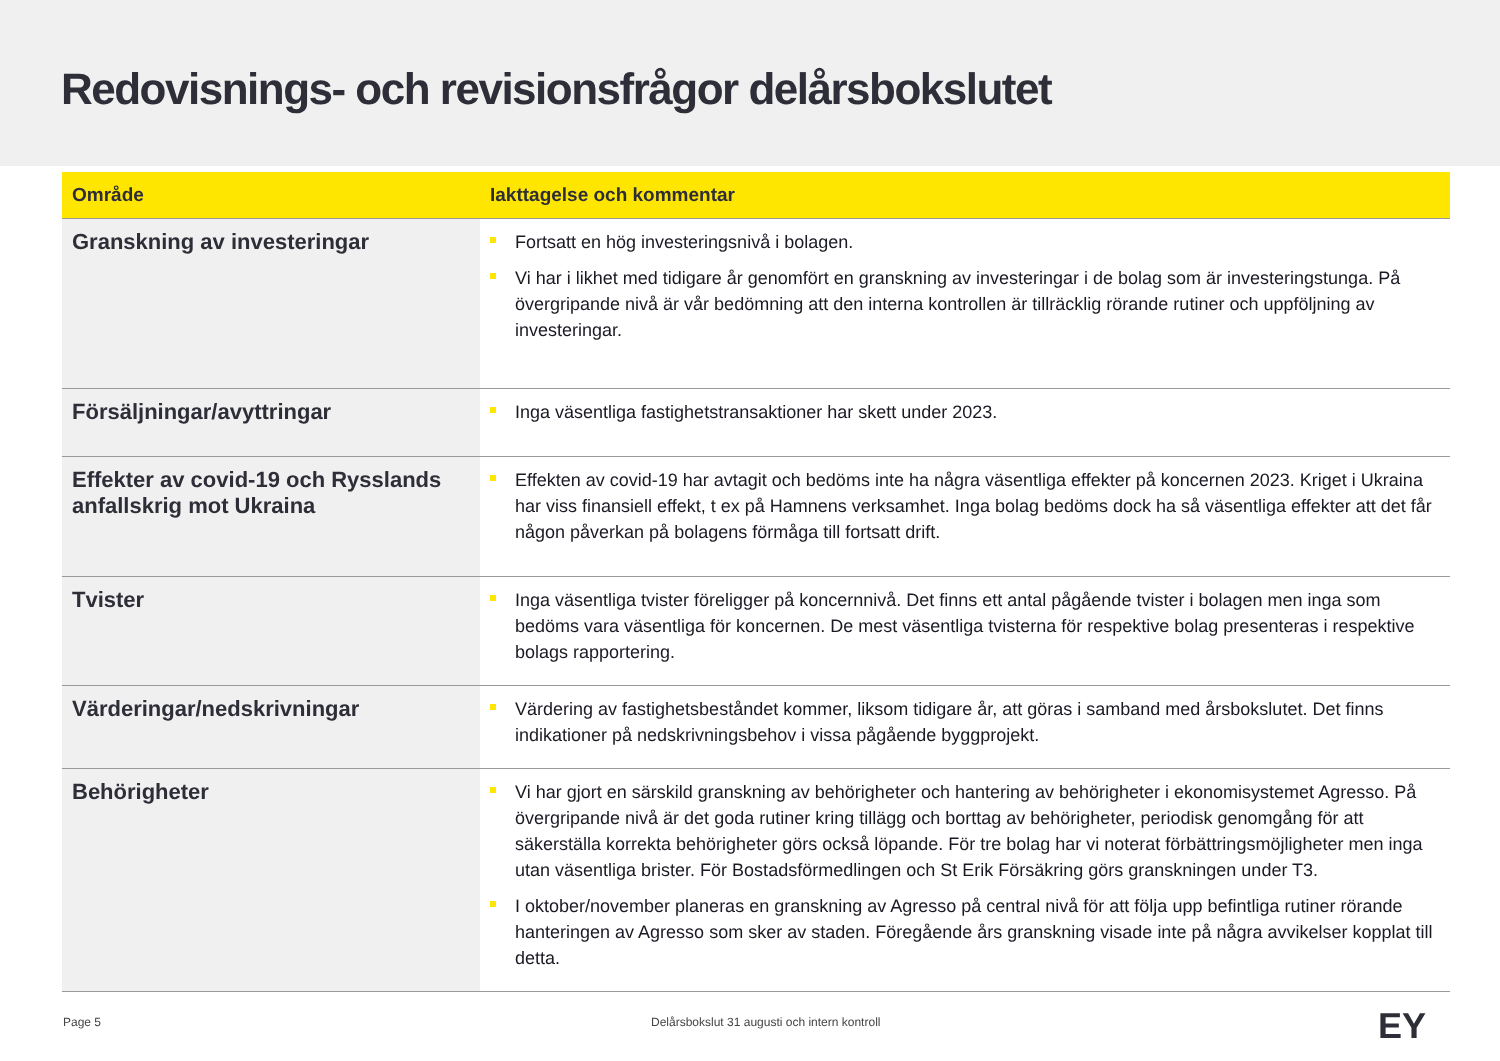Redovisnings- och revisionsfrågor delårsbokslutet
| Område | Iakttagelse och kommentar |
| --- | --- |
| Granskning av investeringar | Fortsatt en hög investeringsnivå i bolagen. Vi har i likhet med tidigare år genomfört en granskning av investeringar i de bolag som är investeringstunga. På övergripande nivå är vår bedömning att den interna kontrollen är tillräcklig rörande rutiner och uppföljning av investeringar. |
| Försäljningar/avyttringar | Inga väsentliga fastighetstransaktioner har skett under 2023. |
| Effekter av covid-19 och Rysslands anfallskrig mot Ukraina | Effekten av covid-19 har avtagit och bedöms inte ha några väsentliga effekter på koncernen 2023. Kriget i Ukraina har viss finansiell effekt, t ex på Hamnens verksamhet. Inga bolag bedöms dock ha så väsentliga effekter att det får någon påverkan på bolagens förmåga till fortsatt drift. |
| Tvister | Inga väsentliga tvister föreligger på koncernnivå. Det finns ett antal pågående tvister i bolagen men inga som bedöms vara väsentliga för koncernen. De mest väsentliga tvisterna för respektive bolag presenteras i respektive bolags rapportering. |
| Värderingar/nedskrivningar | Värdering av fastighetsbeståndet kommer, liksom tidigare år, att göras i samband med årsbokslutet. Det finns indikationer på nedskrivningsbehov i vissa pågående byggprojekt. |
| Behörigheter | Vi har gjort en särskild granskning av behörigheter och hantering av behörigheter i ekonomisystemet Agresso. På övergripande nivå är det goda rutiner kring tillägg och borttag av behörigheter, periodisk genomgång för att säkerställa korrekta behörigheter görs också löpande. För tre bolag har vi noterat förbättringsmöjligheter men inga utan väsentliga brister. För Bostadsförmedlingen och St Erik Försäkring görs granskningen under T3. I oktober/november planeras en granskning av Agresso på central nivå för att följa upp befintliga rutiner rörande hanteringen av Agresso som sker av staden. Föregående års granskning visade inte på några avvikelser kopplat till detta. |
Page 5
Delårsbokslut 31 augusti och intern kontroll
EY